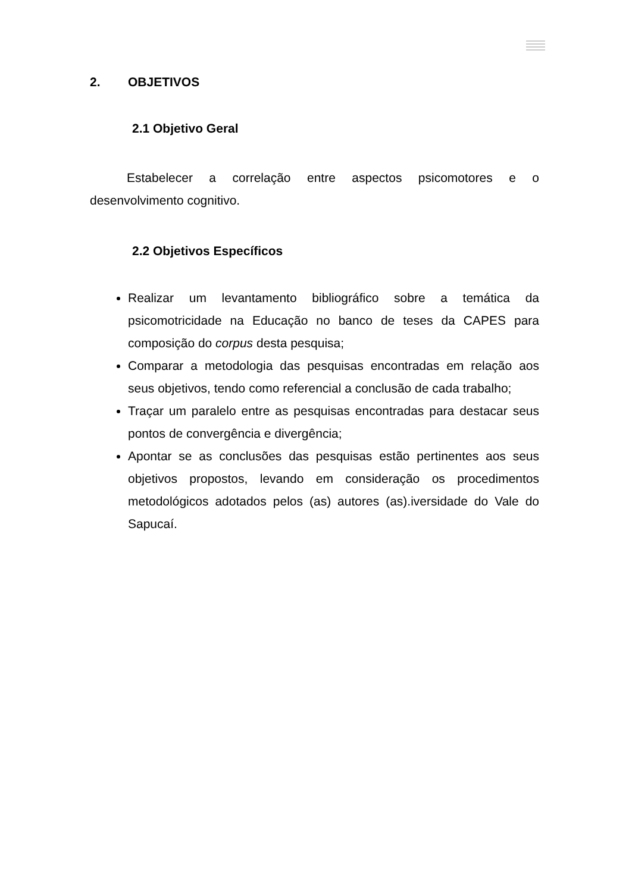2. OBJETIVOS
2.1 Objetivo Geral
Estabelecer a correlação entre aspectos psicomotores e o desenvolvimento cognitivo.
2.2 Objetivos Específicos
Realizar um levantamento bibliográfico sobre a temática da psicomotricidade na Educação no banco de teses da CAPES para composição do corpus desta pesquisa;
Comparar a metodologia das pesquisas encontradas em relação aos seus objetivos, tendo como referencial a conclusão de cada trabalho;
Traçar um paralelo entre as pesquisas encontradas para destacar seus pontos de convergência e divergência;
Apontar se as conclusões das pesquisas estão pertinentes aos seus objetivos propostos, levando em consideração os procedimentos metodológicos adotados pelos (as) autores (as).iversidade do Vale do Sapucaí.